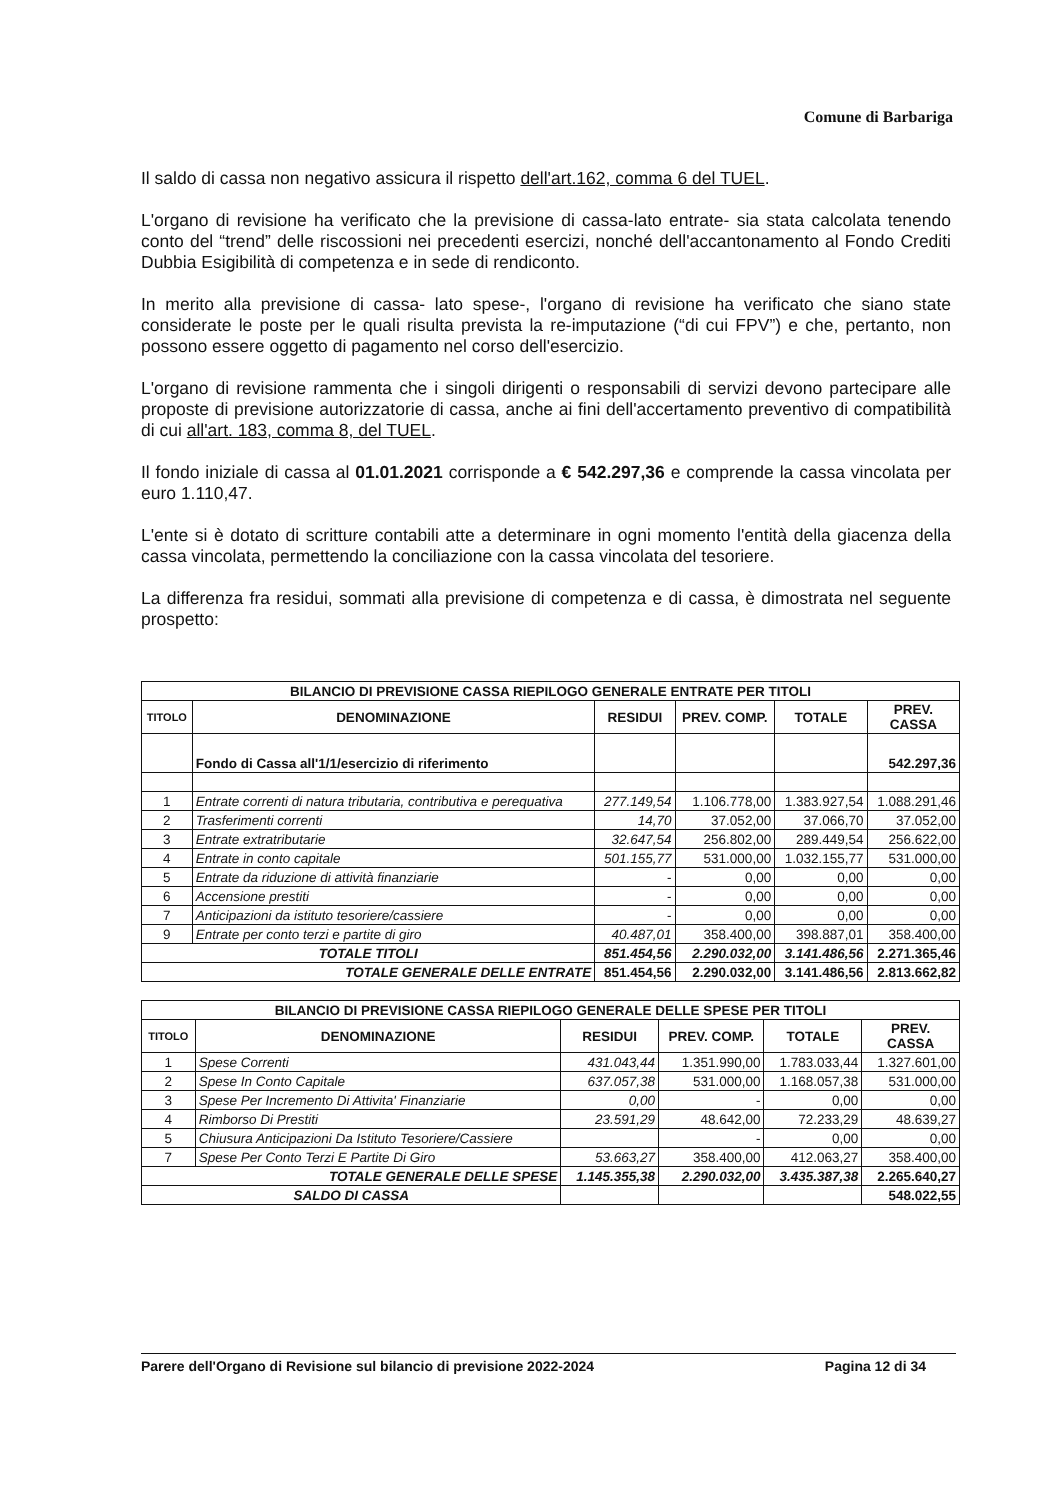Comune di Barbariga
Il saldo di cassa non negativo assicura il rispetto dell'art.162, comma 6 del TUEL.
L'organo di revisione ha verificato che la previsione di cassa-lato entrate- sia stata calcolata tenendo conto del “trend” delle riscossioni nei precedenti esercizi, nonché dell'accantonamento al Fondo Crediti Dubbia Esigibilità di competenza e in sede di rendiconto.
In merito alla previsione di cassa- lato spese-, l'organo di revisione ha verificato che siano state considerate le poste per le quali risulta prevista la re-imputazione (“di cui FPV”) e che, pertanto, non possono essere oggetto di pagamento nel corso dell'esercizio.
L'organo di revisione rammenta che i singoli dirigenti o responsabili di servizi devono partecipare alle proposte di previsione autorizzatorie di cassa, anche ai fini dell'accertamento preventivo di compatibilità di cui all'art. 183, comma 8, del TUEL.
Il fondo iniziale di cassa al 01.01.2021 corrisponde a € 542.297,36 e comprende la cassa vincolata per euro 1.110,47.
L'ente si è dotato di scritture contabili atte a determinare in ogni momento l'entità della giacenza della cassa vincolata, permettendo la conciliazione con la cassa vincolata del tesoriere.
La differenza fra residui, sommati alla previsione di competenza e di cassa, è dimostrata nel seguente prospetto:
| BILANCIO DI PREVISIONE CASSA RIEPILOGO GENERALE ENTRATE PER TITOLI | | | | | |
| --- | --- | --- | --- | --- | --- |
| TITOLO | DENOMINAZIONE | RESIDUI | PREV. COMP. | TOTALE | PREV. CASSA |
| | Fondo di Cassa all'1/1/esercizio di riferimento | | | | 542.297,36 |
| 1 | Entrate correnti di natura tributaria, contributiva e perequativa | 277.149,54 | 1.106.778,00 | 1.383.927,54 | 1.088.291,46 |
| 2 | Trasferimenti correnti | 14,70 | 37.052,00 | 37.066,70 | 37.052,00 |
| 3 | Entrate extratributarie | 32.647,54 | 256.802,00 | 289.449,54 | 256.622,00 |
| 4 | Entrate in conto capitale | 501.155,77 | 531.000,00 | 1.032.155,77 | 531.000,00 |
| 5 | Entrate da riduzione di attività finanziarie | - | 0,00 | 0,00 | 0,00 |
| 6 | Accensione prestiti | - | 0,00 | 0,00 | 0,00 |
| 7 | Anticipazioni da istituto tesoriere/cassiere | - | 0,00 | 0,00 | 0,00 |
| 9 | Entrate per conto terzi e partite di giro | 40.487,01 | 358.400,00 | 398.887,01 | 358.400,00 |
| TOTALE TITOLI | | 851.454,56 | 2.290.032,00 | 3.141.486,56 | 2.271.365,46 |
| TOTALE GENERALE DELLE ENTRATE | | 851.454,56 | 2.290.032,00 | 3.141.486,56 | 2.813.662,82 |
| BILANCIO DI PREVISIONE CASSA RIEPILOGO GENERALE DELLE SPESE PER TITOLI | | | | | |
| --- | --- | --- | --- | --- | --- |
| TITOLO | DENOMINAZIONE | RESIDUI | PREV. COMP. | TOTALE | PREV. CASSA |
| 1 | Spese Correnti | 431.043,44 | 1.351.990,00 | 1.783.033,44 | 1.327.601,00 |
| 2 | Spese In Conto Capitale | 637.057,38 | 531.000,00 | 1.168.057,38 | 531.000,00 |
| 3 | Spese Per Incremento Di Attivita' Finanziarie | 0,00 | - | 0,00 | 0,00 |
| 4 | Rimborso Di Prestiti | 23.591,29 | 48.642,00 | 72.233,29 | 48.639,27 |
| 5 | Chiusura Anticipazioni Da Istituto Tesoriere/Cassiere | | - | 0,00 | 0,00 |
| 7 | Spese Per Conto Terzi E Partite Di Giro | 53.663,27 | 358.400,00 | 412.063,27 | 358.400,00 |
| TOTALE GENERALE DELLE SPESE | | 1.145.355,38 | 2.290.032,00 | 3.435.387,38 | 2.265.640,27 |
| SALDO DI CASSA | | | | | 548.022,55 |
Parere dell'Organo di Revisione sul bilancio di previsione 2022-2024 Pagina 12 di 34